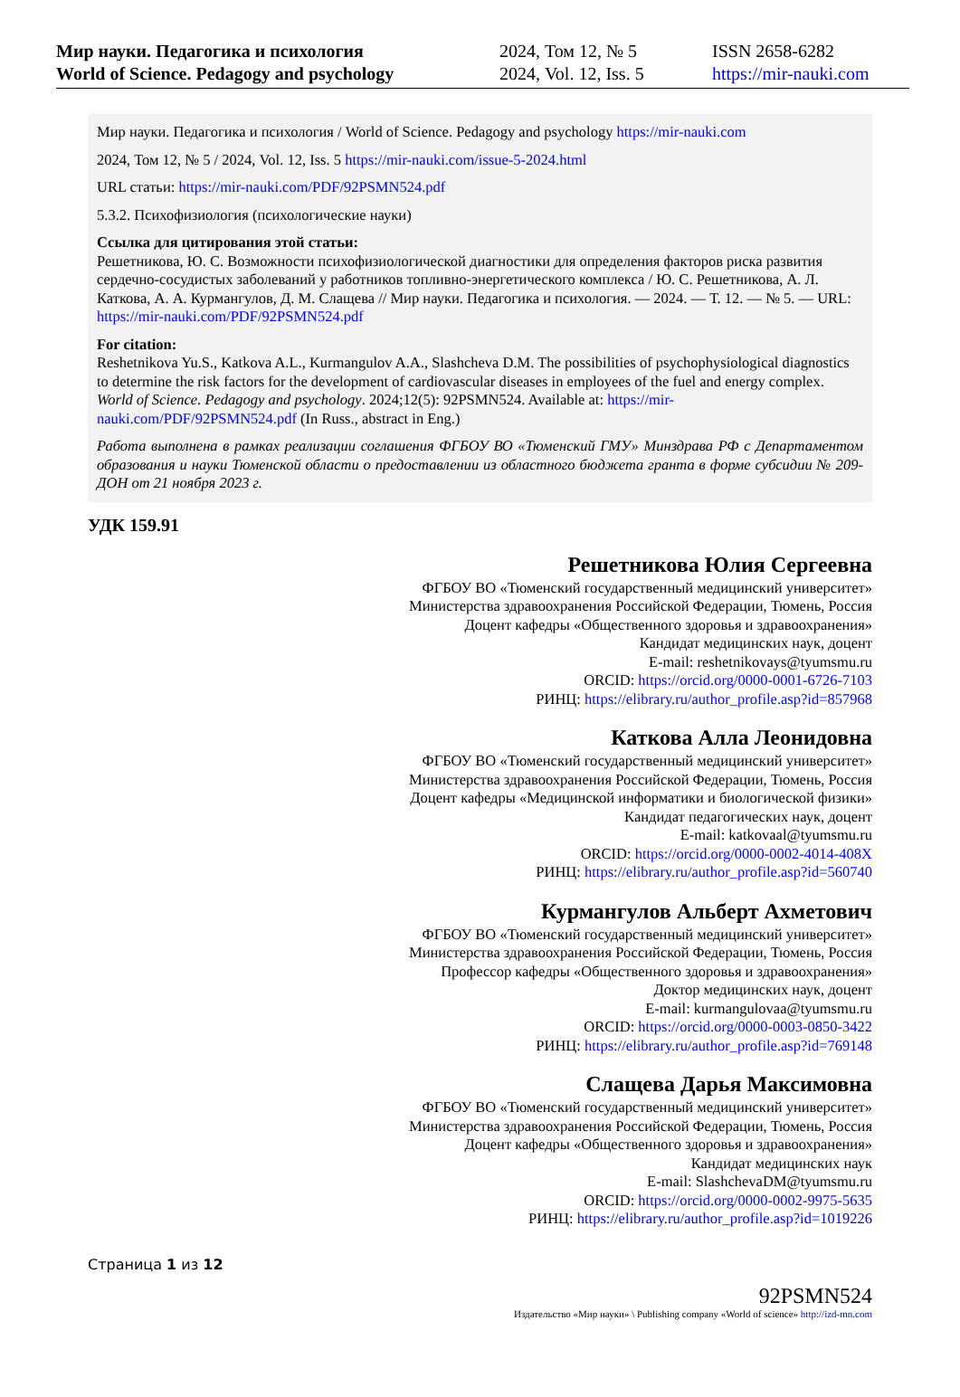Мир науки. Педагогика и психология
World of Science. Pedagogy and psychology
2024, Том 12, № 5
2024, Vol. 12, Iss. 5
ISSN 2658-6282
https://mir-nauki.com
Мир науки. Педагогика и психология / World of Science. Pedagogy and psychology https://mir-nauki.com
2024, Том 12, № 5 / 2024, Vol. 12, Iss. 5 https://mir-nauki.com/issue-5-2024.html
URL статьи: https://mir-nauki.com/PDF/92PSMN524.pdf
5.3.2. Психофизиология (психологические науки)
Ссылка для цитирования этой статьи:
Решетникова, Ю. С. Возможности психофизиологической диагностики для определения факторов риска развития сердечно-сосудистых заболеваний у работников топливно-энергетического комплекса / Ю. С. Решетникова, А. Л. Каткова, А. А. Курмангулов, Д. М. Слащева // Мир науки. Педагогика и психология. — 2024. — Т. 12. — № 5. — URL: https://mir-nauki.com/PDF/92PSMN524.pdf
For citation:
Reshetnikova Yu.S., Katkova A.L., Kurmangulov A.A., Slashcheva D.M. The possibilities of psychophysiological diagnostics to determine the risk factors for the development of cardiovascular diseases in employees of the fuel and energy complex. World of Science. Pedagogy and psychology. 2024;12(5): 92PSMN524. Available at: https://mir-nauki.com/PDF/92PSMN524.pdf (In Russ., abstract in Eng.)
Работа выполнена в рамках реализации соглашения ФГБОУ ВО «Тюменский ГМУ» Минздрава РФ с Департаментом образования и науки Тюменской области о предоставлении из областного бюджета гранта в форме субсидии № 209-ДОН от 21 ноября 2023 г.
УДК 159.91
Решетникова Юлия Сергеевна
ФГБОУ ВО «Тюменский государственный медицинский университет»
Министерства здравоохранения Российской Федерации, Тюмень, Россия
Доцент кафедры «Общественного здоровья и здравоохранения»
Кандидат медицинских наук, доцент
E-mail: reshetnikovays@tyumsmu.ru
ORCID: https://orcid.org/0000-0001-6726-7103
РИНЦ: https://elibrary.ru/author_profile.asp?id=857968
Каткова Алла Леонидовна
ФГБОУ ВО «Тюменский государственный медицинский университет»
Министерства здравоохранения Российской Федерации, Тюмень, Россия
Доцент кафедры «Медицинской информатики и биологической физики»
Кандидат педагогических наук, доцент
E-mail: katkovaal@tyumsmu.ru
ORCID: https://orcid.org/0000-0002-4014-408X
РИНЦ: https://elibrary.ru/author_profile.asp?id=560740
Курмангулов Альберт Ахметович
ФГБОУ ВО «Тюменский государственный медицинский университет»
Министерства здравоохранения Российской Федерации, Тюмень, Россия
Профессор кафедры «Общественного здоровья и здравоохранения»
Доктор медицинских наук, доцент
E-mail: kurmangulovaa@tyumsmu.ru
ORCID: https://orcid.org/0000-0003-0850-3422
РИНЦ: https://elibrary.ru/author_profile.asp?id=769148
Слащева Дарья Максимовна
ФГБОУ ВО «Тюменский государственный медицинский университет»
Министерства здравоохранения Российской Федерации, Тюмень, Россия
Доцент кафедры «Общественного здоровья и здравоохранения»
Кандидат медицинских наук
E-mail: SlashchevaDM@tyumsmu.ru
ORCID: https://orcid.org/0000-0002-9975-5635
РИНЦ: https://elibrary.ru/author_profile.asp?id=1019226
Страница 1 из 12
92PSMN524
Издательство «Мир науки» \ Publishing company «World of science» http://izd-mn.com